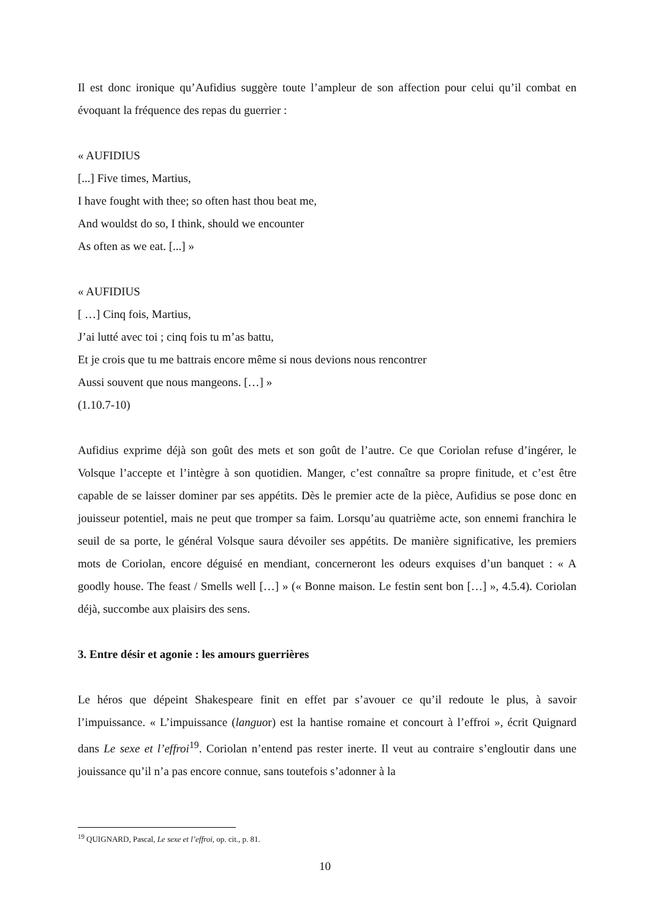Il est donc ironique qu’Aufidius suggère toute l’ampleur de son affection pour celui qu’il combat en évoquant la fréquence des repas du guerrier :
« AUFIDIUS
[...] Five times, Martius,
I have fought with thee; so often hast thou beat me,
And wouldst do so, I think, should we encounter
As often as we eat. [...] »
« AUFIDIUS
[ …] Cinq fois, Martius,
J’ai lutté avec toi ; cinq fois tu m’as battu,
Et je crois que tu me battrais encore même si nous devions nous rencontrer
Aussi souvent que nous mangeons. […] »
(1.10.7-10)
Aufidius exprime déjà son goût des mets et son goût de l’autre. Ce que Coriolan refuse d’ingérer, le Volsque l’accepte et l’intègre à son quotidien. Manger, c’est connaître sa propre finitude, et c’est être capable de se laisser dominer par ses appétits. Dès le premier acte de la pièce, Aufidius se pose donc en jouisseur potentiel, mais ne peut que tromper sa faim. Lorsqu’au quatrième acte, son ennemi franchira le seuil de sa porte, le général Volsque saura dévoiler ses appétits. De manière significative, les premiers mots de Coriolan, encore déguisé en mendiant, concerneront les odeurs exquises d’un banquet : « A goodly house. The feast / Smells well […] » (« Bonne maison. Le festin sent bon […] », 4.5.4). Coriolan déjà, succombe aux plaisirs des sens.
3. Entre désir et agonie : les amours guerrières
Le héros que dépeint Shakespeare finit en effet par s’avouer ce qu’il redoute le plus, à savoir l’impuissance. « L’impuissance (languor) est la hantise romaine et concourt à l’effroi », écrit Quignard dans Le sexe et l’effroi<sup>19</sup>. Coriolan n’entend pas rester inerte. Il veut au contraire s’engloutir dans une jouissance qu’il n’a pas encore connue, sans toutefois s’adonner à la
<sup>19</sup> QUIGNARD, Pascal, Le sexe et l’effroi, op. cit., p. 81.
10